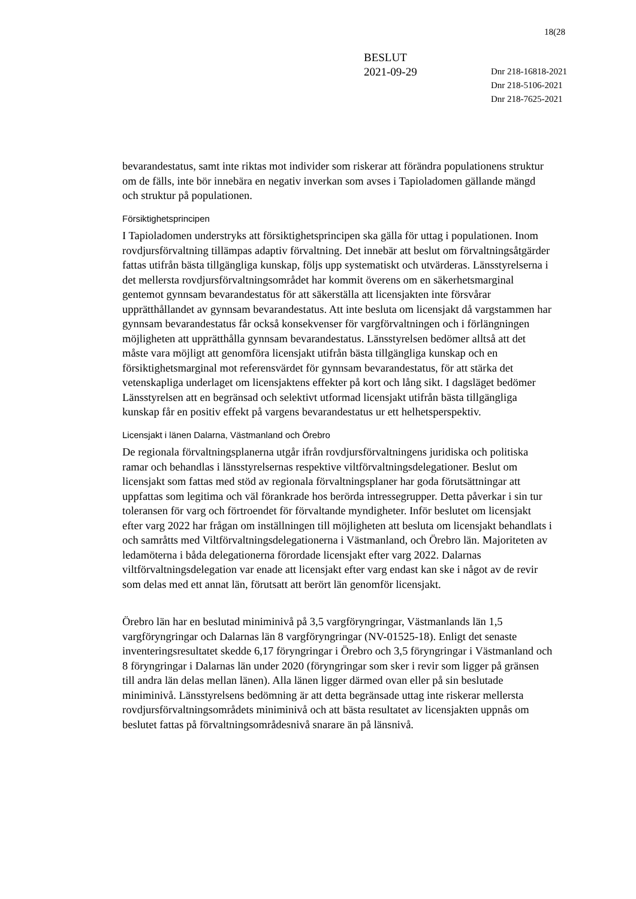18(28
BESLUT
2021-09-29
Dnr 218-16818-2021
Dnr 218-5106-2021
Dnr 218-7625-2021
bevarandestatus, samt inte riktas mot individer som riskerar att förändra populationens struktur om de fälls, inte bör innebära en negativ inverkan som avses i Tapioladomen gällande mängd och struktur på populationen.
Försiktighetsprincipen
I Tapioladomen understryks att försiktighetsprincipen ska gälla för uttag i populationen. Inom rovdjursförvaltning tillämpas adaptiv förvaltning. Det innebär att beslut om förvaltningsåtgärder fattas utifrån bästa tillgängliga kunskap, följs upp systematiskt och utvärderas. Länsstyrelserna i det mellersta rovdjursförvaltningsområdet har kommit överens om en säkerhetsmarginal gentemot gynnsam bevarandestatus för att säkerställa att licensjakten inte försvårar upprätthållandet av gynnsam bevarandestatus. Att inte besluta om licensjakt då vargstammen har gynnsam bevarandestatus får också konsekvenser för vargförvaltningen och i förlängningen möjligheten att upprätthålla gynnsam bevarandestatus. Länsstyrelsen bedömer alltså att det måste vara möjligt att genomföra licensjakt utifrån bästa tillgängliga kunskap och en försiktighetsmarginal mot referensvärdet för gynnsam bevarandestatus, för att stärka det vetenskapliga underlaget om licensjaktens effekter på kort och lång sikt. I dagsläget bedömer Länsstyrelsen att en begränsad och selektivt utformad licensjakt utifrån bästa tillgängliga kunskap får en positiv effekt på vargens bevarandestatus ur ett helhetsperspektiv.
Licensjakt i länen Dalarna, Västmanland och Örebro
De regionala förvaltningsplanerna utgår ifrån rovdjursförvaltningens juridiska och politiska ramar och behandlas i länsstyrelsernas respektive viltförvaltningsdelegationer. Beslut om licensjakt som fattas med stöd av regionala förvaltningsplaner har goda förutsättningar att uppfattas som legitima och väl förankrade hos berörda intressegrupper. Detta påverkar i sin tur toleransen för varg och förtroendet för förvaltande myndigheter. Inför beslutet om licensjakt efter varg 2022 har frågan om inställningen till möjligheten att besluta om licensjakt behandlats i och samråtts med Viltförvaltningsdelegationerna i Västmanland, och Örebro län. Majoriteten av ledamöterna i båda delegationerna förordade licensjakt efter varg 2022. Dalarnas viltförvaltningsdelegation var enade att licensjakt efter varg endast kan ske i något av de revir som delas med ett annat län, förutsatt att berört län genomför licensjakt.
Örebro län har en beslutad miniminivå på 3,5 vargföryngringar, Västmanlands län 1,5 vargföryngringar och Dalarnas län 8 vargföryngringar (NV-01525-18). Enligt det senaste inventeringsresultatet skedde 6,17 föryngringar i Örebro och 3,5 föryngringar i Västmanland och 8 föryngringar i Dalarnas län under 2020 (föryngringar som sker i revir som ligger på gränsen till andra län delas mellan länen). Alla länen ligger därmed ovan eller på sin beslutade miniminivå. Länsstyrelsens bedömning är att detta begränsade uttag inte riskerar mellersta rovdjursförvaltningsområdets miniminivå och att bästa resultatet av licensjakten uppnås om beslutet fattas på förvaltningsområdesnivå snarare än på länsnivå.